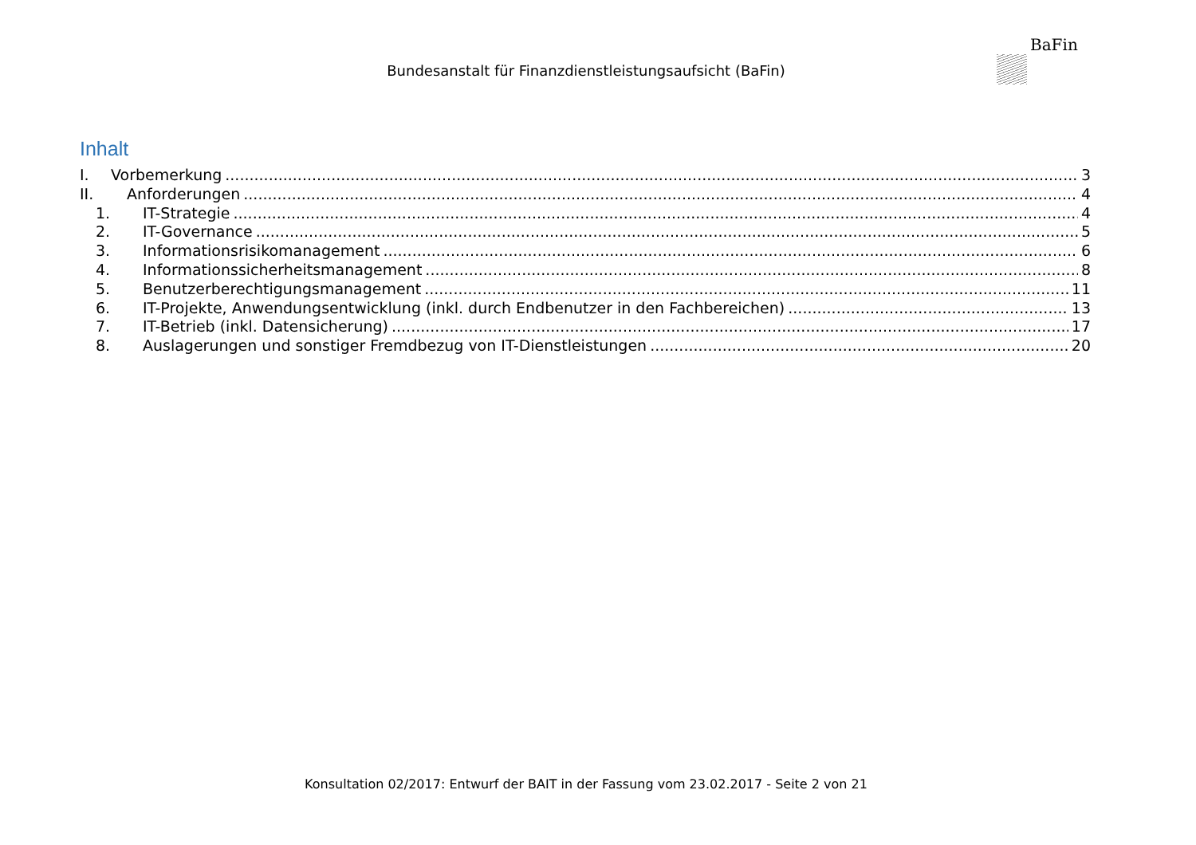Bundesanstalt für Finanzdienstleistungsaufsicht (BaFin)
BaFin
Inhalt
I. Vorbemerkung 3
II. Anforderungen 4
1. IT-Strategie 4
2. IT-Governance 5
3. Informationsrisikomanagement 6
4. Informationssicherheitsmanagement 8
5. Benutzerberechtigungsmanagement 11
6. IT-Projekte, Anwendungsentwicklung (inkl. durch Endbenutzer in den Fachbereichen) 13
7. IT-Betrieb (inkl. Datensicherung) 17
8. Auslagerungen und sonstiger Fremdbezug von IT-Dienstleistungen 20
Konsultation 02/2017: Entwurf der BAIT in der Fassung vom 23.02.2017 - Seite 2 von 21